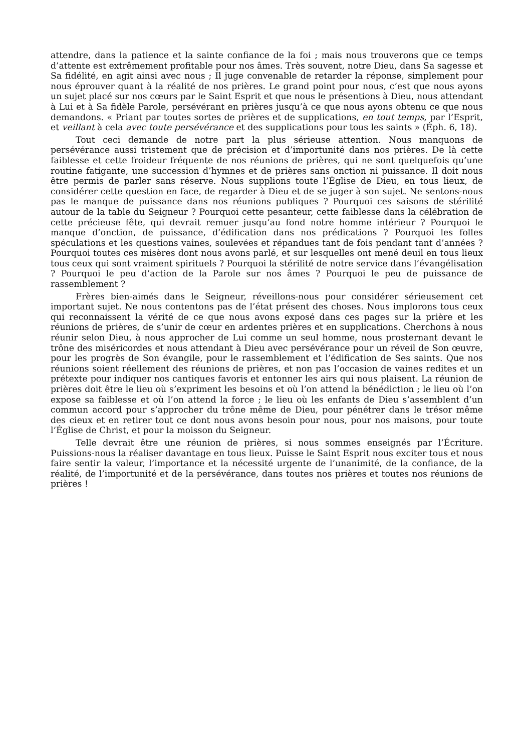attendre, dans la patience et la sainte confiance de la foi ; mais nous trouverons que ce temps d’attente est extrêmement profitable pour nos âmes. Très souvent, notre Dieu, dans Sa sagesse et Sa fidélité, en agit ainsi avec nous ; Il juge convenable de retarder la réponse, simplement pour nous éprouver quant à la réalité de nos prières. Le grand point pour nous, c’est que nous ayons un sujet placé sur nos cœurs par le Saint Esprit et que nous le présentions à Dieu, nous attendant à Lui et à Sa fidèle Parole, persévérant en prières jusqu’à ce que nous ayons obtenu ce que nous demandons. « Priant par toutes sortes de prières et de supplications, en tout temps, par l’Esprit, et veillant à cela avec toute persévérance et des supplications pour tous les saints » (Éph. 6, 18).
Tout ceci demande de notre part la plus sérieuse attention. Nous manquons de persévérance aussi tristement que de précision et d’importunité dans nos prières. De là cette faiblesse et cette froideur fréquente de nos réunions de prières, qui ne sont quelquefois qu’une routine fatigante, une succession d’hymnes et de prières sans onction ni puissance. Il doit nous être permis de parler sans réserve. Nous supplions toute l’Église de Dieu, en tous lieux, de considérer cette question en face, de regarder à Dieu et de se juger à son sujet. Ne sentons-nous pas le manque de puissance dans nos réunions publiques ? Pourquoi ces saisons de stérilité autour de la table du Seigneur ? Pourquoi cette pesanteur, cette faiblesse dans la célébration de cette précieuse fête, qui devrait remuer jusqu’au fond notre homme intérieur ? Pourquoi le manque d’onction, de puissance, d’édification dans nos prédications ? Pourquoi les folles spéculations et les questions vaines, soulevées et répandues tant de fois pendant tant d’années ? Pourquoi toutes ces misères dont nous avons parlé, et sur lesquelles ont mené deuil en tous lieux tous ceux qui sont vraiment spirituels ? Pourquoi la stérilité de notre service dans l’évangélisation ? Pourquoi le peu d’action de la Parole sur nos âmes ? Pourquoi le peu de puissance de rassemblement ?
Frères bien-aimés dans le Seigneur, réveillons-nous pour considérer sérieusement cet important sujet. Ne nous contentons pas de l’état présent des choses. Nous implorons tous ceux qui reconnaissent la vérité de ce que nous avons exposé dans ces pages sur la prière et les réunions de prières, de s’unir de cœur en ardentes prières et en supplications. Cherchons à nous réunir selon Dieu, à nous approcher de Lui comme un seul homme, nous prosternant devant le trône des miséricordes et nous attendant à Dieu avec persévérance pour un réveil de Son œuvre, pour les progrès de Son évangile, pour le rassemblement et l’édification de Ses saints. Que nos réunions soient réellement des réunions de prières, et non pas l’occasion de vaines redites et un prétexte pour indiquer nos cantiques favoris et entonner les airs qui nous plaisent. La réunion de prières doit être le lieu où s’expriment les besoins et où l’on attend la bénédiction ; le lieu où l’on expose sa faiblesse et où l’on attend la force ; le lieu où les enfants de Dieu s’assemblent d’un commun accord pour s’approcher du trône même de Dieu, pour pénétrer dans le trésor même des cieux et en retirer tout ce dont nous avons besoin pour nous, pour nos maisons, pour toute l’Église de Christ, et pour la moisson du Seigneur.
Telle devrait être une réunion de prières, si nous sommes enseignés par l’Écriture. Puissions-nous la réaliser davantage en tous lieux. Puisse le Saint Esprit nous exciter tous et nous faire sentir la valeur, l’importance et la nécessité urgente de l’unanimité, de la confiance, de la réalité, de l’importunité et de la persévérance, dans toutes nos prières et toutes nos réunions de prières !